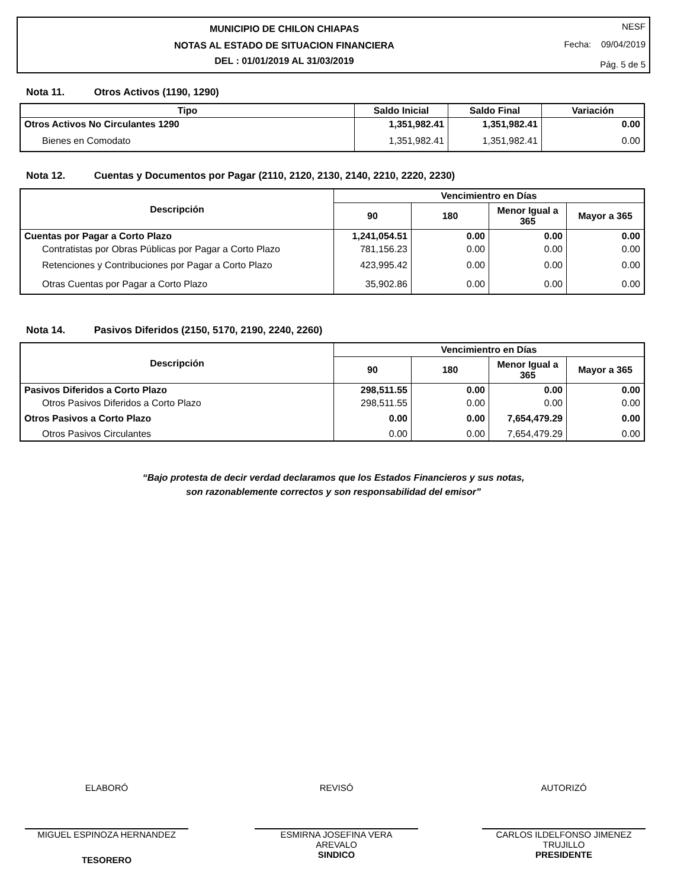MUNICIPIO DE CHILON CHIAPAS
NOTAS AL ESTADO DE SITUACION FINANCIERA
DEL : 01/01/2019 AL 31/03/2019
NESF
Fecha: 09/04/2019
Pág. 5 de 5
Nota 11. Otros Activos (1190, 1290)
| Tipo | Saldo Inicial | Saldo Final | Variación |
| --- | --- | --- | --- |
| Otros Activos No Circulantes 1290 | 1,351,982.41 | 1,351,982.41 | 0.00 |
| Bienes en Comodato | 1,351,982.41 | 1,351,982.41 | 0.00 |
Nota 12. Cuentas y Documentos por Pagar (2110, 2120, 2130, 2140, 2210, 2220, 2230)
| Descripción | Vencimientro en Días | | | |
| --- | --- | --- | --- | --- |
| | 90 | 180 | Menor Igual a 365 | Mayor a 365 |
| Cuentas por Pagar a Corto Plazo | 1,241,054.51 | 0.00 | 0.00 | 0.00 |
| Contratistas por Obras Públicas por Pagar a Corto Plazo | 781,156.23 | 0.00 | 0.00 | 0.00 |
| Retenciones y Contribuciones por Pagar a Corto Plazo | 423,995.42 | 0.00 | 0.00 | 0.00 |
| Otras Cuentas por Pagar a Corto Plazo | 35,902.86 | 0.00 | 0.00 | 0.00 |
Nota 14. Pasivos Diferidos (2150, 5170, 2190, 2240, 2260)
| Descripción | Vencimientro en Días | | | |
| --- | --- | --- | --- | --- |
| | 90 | 180 | Menor Igual a 365 | Mayor a 365 |
| Pasivos Diferidos a Corto Plazo | 298,511.55 | 0.00 | 0.00 | 0.00 |
| Otros Pasivos Diferidos a Corto Plazo | 298,511.55 | 0.00 | 0.00 | 0.00 |
| Otros Pasivos a Corto Plazo | 0.00 | 0.00 | 7,654,479.29 | 0.00 |
| Otros Pasivos Circulantes | 0.00 | 0.00 | 7,654,479.29 | 0.00 |
“Bajo protesta de decir verdad declaramos que los Estados Financieros y sus notas,
son razonablemente correctos y son responsabilidad del emisor”
ELABORÓ
MIGUEL ESPINOZA HERNANDEZ
TESORERO
REVISÓ
ESMIRNA JOSEFINA VERA
AREVALO
SINDICO
AUTORIZÓ
CARLOS ILDELFONSO JIMENEZ
TRUJILLO
PRESIDENTE